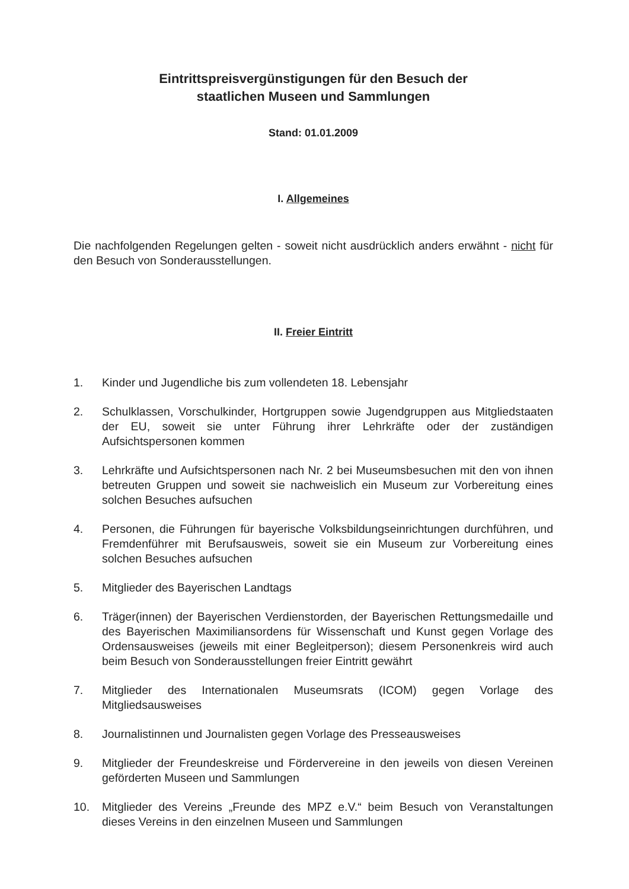Eintrittspreisvergünstigungen für den Besuch der
staatlichen Museen und Sammlungen
Stand: 01.01.2009
I. Allgemeines
Die nachfolgenden Regelungen gelten - soweit nicht ausdrücklich anders erwähnt - nicht für den Besuch von Sonderausstellungen.
II. Freier Eintritt
1. Kinder und Jugendliche bis zum vollendeten 18. Lebensjahr
2. Schulklassen, Vorschulkinder, Hortgruppen sowie Jugendgruppen aus Mitgliedstaaten der EU, soweit sie unter Führung ihrer Lehrkräfte oder der zuständigen Aufsichtspersonen kommen
3. Lehrkräfte und Aufsichtspersonen nach Nr. 2 bei Museumsbesuchen mit den von ihnen betreuten Gruppen und soweit sie nachweislich ein Museum zur Vorbereitung eines solchen Besuches aufsuchen
4. Personen, die Führungen für bayerische Volksbildungseinrichtungen durchführen, und Fremdenführer mit Berufsausweis, soweit sie ein Museum zur Vorbereitung eines solchen Besuches aufsuchen
5. Mitglieder des Bayerischen Landtags
6. Träger(innen) der Bayerischen Verdienstorden, der Bayerischen Rettungsmedaille und des Bayerischen Maximiliansordens für Wissenschaft und Kunst gegen Vorlage des Ordensausweises (jeweils mit einer Begleitperson); diesem Personenkreis wird auch beim Besuch von Sonderausstellungen freier Eintritt gewährt
7. Mitglieder des Internationalen Museumsrats (ICOM) gegen Vorlage des Mitgliedsausweises
8. Journalistinnen und Journalisten gegen Vorlage des Presseausweises
9. Mitglieder der Freundeskreise und Fördervereine in den jeweils von diesen Vereinen geförderten Museen und Sammlungen
10. Mitglieder des Vereins „Freunde des MPZ e.V.“ beim Besuch von Veranstaltungen dieses Vereins in den einzelnen Museen und Sammlungen